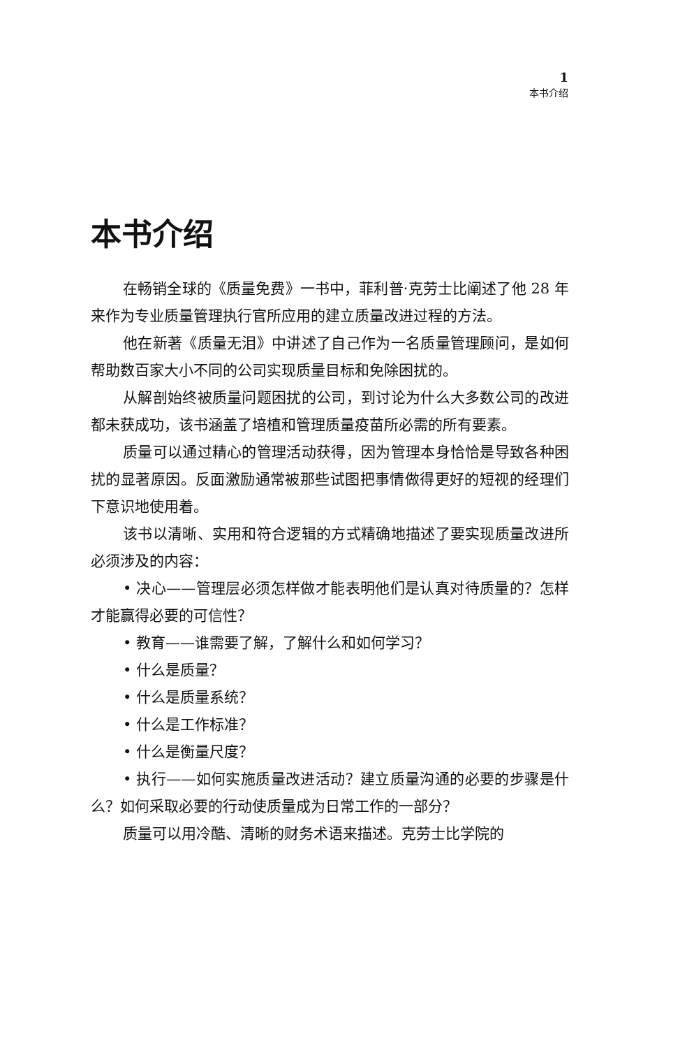1
本书介绍
本书介绍
在畅销全球的《质量免费》一书中，菲利普·克劳士比阐述了他 28 年来作为专业质量管理执行官所应用的建立质量改进过程的方法。
他在新著《质量无泪》中讲述了自己作为一名质量管理顾问，是如何帮助数百家大小不同的公司实现质量目标和免除困扰的。
从解剖始终被质量问题困扰的公司，到讨论为什么大多数公司的改进都未获成功，该书涵盖了培植和管理质量疫苗所必需的所有要素。
质量可以通过精心的管理活动获得，因为管理本身恰恰是导致各种困扰的显著原因。反面激励通常被那些试图把事情做得更好的短视的经理们下意识地使用着。
该书以清晰、实用和符合逻辑的方式精确地描述了要实现质量改进所必须涉及的内容：
• 决心——管理层必须怎样做才能表明他们是认真对待质量的？怎样才能赢得必要的可信性？
• 教育——谁需要了解，了解什么和如何学习？
• 什么是质量？
• 什么是质量系统？
• 什么是工作标准？
• 什么是衡量尺度？
• 执行——如何实施质量改进活动？建立质量沟通的必要的步骤是什么？如何采取必要的行动使质量成为日常工作的一部分？
质量可以用冷酷、清晰的财务术语来描述。克劳士比学院的